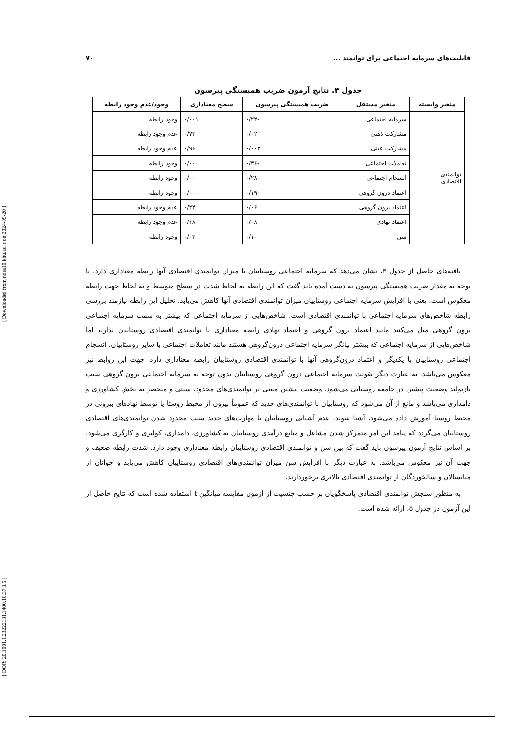[ DOR: 20.1001.1.23222131.1400.10.37.3.5 ] [ Downloaded from ndea10.khu.ac.ir on 2024-09-20 ]
قابلیت‌های سرمایه اجتماعی برای توانمند ... ۷۰
جدول ۴. نتایج آزمون ضریب همبستگی پیرسون
| متغیر وابسته | متغیر مستقل | ضریب همبستگی پیرسون | سطح معناداری | وجود/عدم وجود رابطه |
| --- | --- | --- | --- | --- |
| توانمندی اقتصادی | سرمایه اجتماعی | -۰/۲۴ | ۰/۰۰۱ | وجود رابطه |
| | مشارکت ذهنی | ۰/۰۲ | ۰/۷۳ | عدم وجود رابطه |
| | مشارکت عینی | ۰/۰۰۳ | ۰/۹۶ | عدم وجود رابطه |
| | تعاملات اجتماعی | -۰/۳۶ | ۰/۰۰۰ | وجود رابطه |
| | انسجام اجتماعی | -۰/۲۸ | ۰/۰۰۰ | وجود رابطه |
| | اعتماد درون گروهی | -۰/۱۹ | ۰/۰۰۰ | وجود رابطه |
| | اعتماد برون گروهی | ۰/۰۶ | ۰/۲۴ | عدم وجود رابطه |
| | اعتماد نهادی | ۰/۰۸ | ۰/۱۸ | عدم وجود رابطه |
| | سن | -۰/۱ | ۰/۰۳ | وجود رابطه |
یافته‌های حاصل از جدول ۴، نشان می‌دهد که سرمایه اجتماعی روستاییان با میزان توانمندی اقتصادی آنها رابطه معناداری دارد. با توجه به مقدار ضریب همبستگی پیرسون به دست آمده باید گفت که این رابطه به لحاظ شدت در سطح متوسط و به لحاظ جهت رابطه معکوس است. یعنی با افزایش سرمایه اجتماعی روستاییان میزان توانمندی اقتصادی آنها کاهش می‌یابد. تحلیل این رابطه نیازمند بررسی رابطه شاخص‌های سرمایه اجتماعی با توانمندی اقتصادی است. شاخص‌هایی از سرمایه اجتماعی که بیشتر به سمت سرمایه اجتماعی برون گروهی میل می‌کنند مانند اعتماد برون گروهی و اعتماد نهادی رابطه معناداری با توانمندی اقتصادی روستاییان ندارند اما شاخص‌هایی از سرمایه اجتماعی که بیشتر بیانگر سرمایه اجتماعی درون‌گروهی هستند مانند تعاملات اجتماعی با سایر روستاییان، انسجام اجتماعی روستاییان با یکدیگر و اعتماد درون‌گروهی آنها با توانمندی اقتصادی روستاییان رابطه معناداری دارد. جهت این روابط نیز معکوس می‌باشد. به عبارت دیگر تقویت سرمایه اجتماعی درون گروهی روستاییان بدون توجه به سرمایه اجتماعی برون گروهی سبب بازتولید وضعیت پیشین در جامعه روستایی می‌شود. وضعیت پیشین مبتنی بر توانمندی‌های محدود، سنتی و منحصر به بخش کشاورزی و دامداری می‌باشد و مانع از آن می‌شود که روستاییان با توانمندی‌های جدید که عموماً بیرون از محیط روستا یا توسط نهادهای بیرونی در محیط روستا آموزش داده می‌شود، آشنا شوند. عدم آشنایی روستاییان با مهارت‌های جدید سبب محدود شدن توانمندی‌های اقتصادی روستاییان می‌گردد که پیامد این امر متمرکز شدن مشاغل و منابع درآمدی روستاییان به کشاورزی، دامداری، کولبری و کارگری می‌شود. بر اساس نتایج آزمون پیرسون باید گفت که بین سن و توانمندی اقتصادی روستاییان رابطه معناداری وجود دارد. شدت رابطه ضعیف و جهت آن نیز معکوس می‌باشد. به عبارت دیگر با افزایش سن میزان توانمندی‌های اقتصادی روستاییان کاهش می‌یابد و جوانان از میانسالان و سالخوردگان از توانمندی اقتصادی بالاتری برخوردارند.
به منظور سنجش توانمندی اقتصادی پاسخگویان بر حسب جنسیت از آزمون مقایسه میانگین t استفاده شده است که نتایج حاصل از این آزمون در جدول ۵، ارائه شده است.